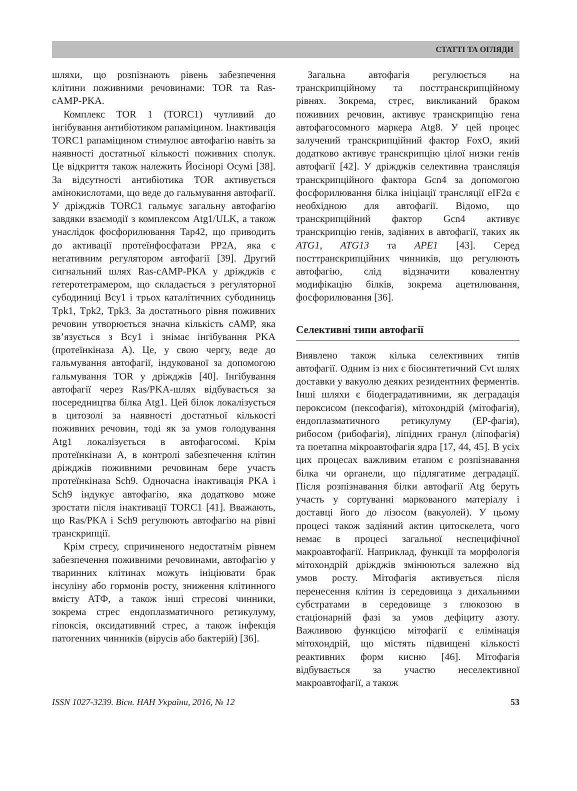СТАТТІ ТА ОГЛЯДИ
шляхи, що розпізнають рівень забезпечення клітини поживними речовинами: TOR та Ras-cAMP-PKA.
Комплекс TOR 1 (TORC1) чутливий до інгібування антибіотиком рапаміцином. Інактивація TORC1 рапаміцином стимулює автофагію навіть за наявності достатньої кількості поживних сполук. Це відкриття також належить Йосінорі Осумі [38]. За відсутності антибіотика TOR активується амінокислотами, що веде до гальмування автофагії. У дріжджів TORC1 гальмує загальну автофагію завдяки взаємодії з комплексом Atg1/ULK, а також унаслідок фосфорилювання Tap42, що приводить до активації протеїнфосфатази PP2A, яка є негативним регулятором автофагії [39]. Другий сигнальний шлях Ras-cAMP-PKA у дріжджів є гетеротетрамером, що складається з регуляторної субодиниці Bcy1 і трьох каталітичних субодиниць Tpk1, Tpk2, Tpk3. За достатнього рівня поживних речовин утворюється значна кількість cAMP, яка зв’язується з Bcy1 і знімає інгібування PKA (протеїнкіназа A). Це, у свою чергу, веде до гальмування автофагії, індукованої за допомогою гальмування TOR у дріжджів [40]. Інгібування автофагії через Ras/PKA-шлях відбувається за посередництва білка Atg1. Цей білок локалізується в цитозолі за наявності достатньої кількості поживних речовин, тоді як за умов голодування Atg1 локалізується в автофагосомі. Крім протеїнкінази A, в контролі забезпечення клітин дріжджів поживними речовинам бере участь протеїнкіназа Sch9. Одночасна інактивація PKA і Sch9 індукує автофагію, яка додатково може зростати після інактивації TORC1 [41]. Вважають, що Ras/PKA і Sch9 регулюють автофагію на рівні транскрипції.
Крім стресу, спричиненого недостатнім рівнем забезпечення поживними речовинами, автофагію у тваринних клітинах можуть ініціювати брак інсуліну або гормонів росту, зниження клітинного вмісту АТФ, а також інші стресові чинники, зокрема стрес ендоплазматичного ретикулуму, гіпоксія, оксидативний стрес, а також інфекція патогенних чинників (вірусів або бактерій) [36].
Загальна автофагія регулюється на транскрипційному та посттранскрипційному рівнях. Зокрема, стрес, викликаний браком поживних речовин, активує транскрипцію гена автофагосомного маркера Atg8. У цей процес залучений транскрипційний фактор FoxO, який додатково активує транскрипцію цілої низки генів автофагії [42]. У дріжджів селективна трансляція транскрипційного фактора Gcn4 за допомогою фосфорилювання білка ініціації трансляції eIF2α є необхідною для автофагії. Відомо, що транскрипційний фактор Gcn4 активує транскрипцію генів, задіяних в автофагії, таких як ATG1, ATG13 та APE1 [43]. Серед посттранскрипційних чинників, що регулюють автофагію, слід відзначити ковалентну модифікацію білків, зокрема ацетилювання, фосфорилювання [36].
Селективні типи автофагії
Виявлено також кілька селективних типів автофагії. Одним із них є біосинтетичний Cvt шлях доставки у вакуолю деяких резидентних ферментів. Інші шляхи є біодеградативними, як деградація пероксисом (пексофагія), мітохондрій (мітофагія), ендоплазматичного ретикулуму (ЕР-фагія), рибосом (рибофагія), ліпідних гранул (ліпофагія) та поетапна мікроавтофагія ядра [17, 44, 45]. В усіх цих процесах важливим етапом є розпізнавання білка чи органели, що підлягатиме деградації. Після розпізнавання білки автофагії Atg беруть участь у сортуванні маркованого матеріалу і доставці його до лізосом (вакуолей). У цьому процесі також задіяний актин цитоскелета, чого немає в процесі загальної неспецифічної макроавтофагії. Наприклад, функції та морфологія мітохондрій дріжджів змінюються залежно від умов росту. Мітофагія активується після перенесення клітин із середовища з дихальними субстратами в середовище з глюкозою в стаціонарній фазі за умов дефіциту азоту. Важливою функцією мітофагії є елімінація мітохондрій, що містять підвищені кількості реактивних форм кисню [46]. Мітофагія відбувається за участю неселективної макроавтофагії, а також
ISSN 1027-3239. Вісн. НАН України, 2016, № 12 53